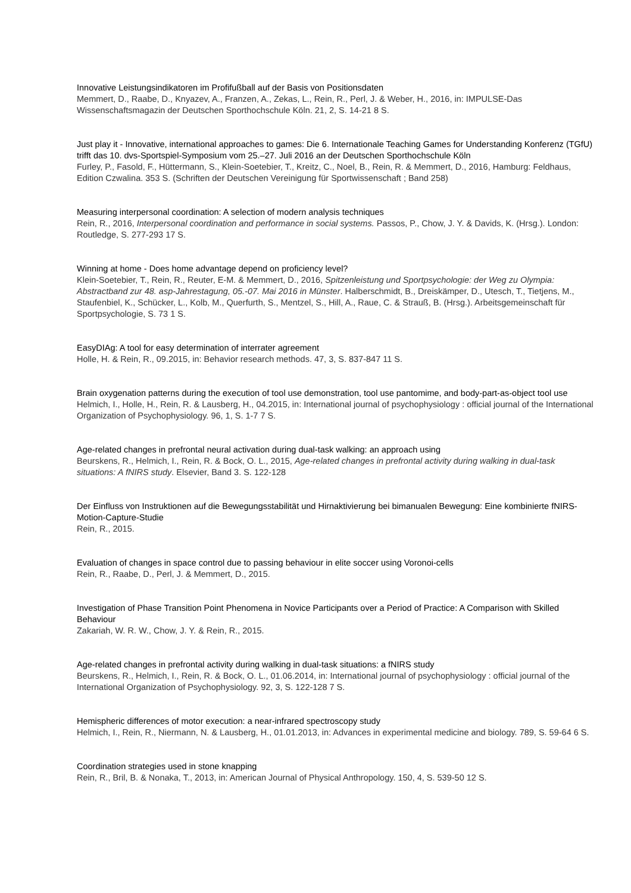Innovative Leistungsindikatoren im Profifußball auf der Basis von Positionsdaten
Memmert, D., Raabe, D., Knyazev, A., Franzen, A., Zekas, L., Rein, R., Perl, J. & Weber, H., 2016, in: IMPULSE-Das Wissenschaftsmagazin der Deutschen Sporthochschule Köln. 21, 2, S. 14-21 8 S.
Just play it - Innovative, international approaches to games: Die 6. Internationale Teaching Games for Understanding Konferenz (TGfU) trifft das 10. dvs-Sportspiel-Symposium vom 25.–27. Juli 2016 an der Deutschen Sporthochschule Köln
Furley, P., Fasold, F., Hüttermann, S., Klein-Soetebier, T., Kreitz, C., Noel, B., Rein, R. & Memmert, D., 2016, Hamburg: Feldhaus, Edition Czwalina. 353 S. (Schriften der Deutschen Vereinigung für Sportwissenschaft ; Band 258)
Measuring interpersonal coordination: A selection of modern analysis techniques
Rein, R., 2016, Interpersonal coordination and performance in social systems. Passos, P., Chow, J. Y. & Davids, K. (Hrsg.). London: Routledge, S. 277-293 17 S.
Winning at home - Does home advantage depend on proficiency level?
Klein-Soetebier, T., Rein, R., Reuter, E-M. & Memmert, D., 2016, Spitzenleistung und Sportpsychologie: der Weg zu Olympia: Abstractband zur 48. asp-Jahrestagung, 05.-07. Mai 2016 in Münster. Halberschmidt, B., Dreiskämper, D., Utesch, T., Tietjens, M., Staufenbiel, K., Schücker, L., Kolb, M., Querfurth, S., Mentzel, S., Hill, A., Raue, C. & Strauß, B. (Hrsg.). Arbeitsgemeinschaft für Sportpsychologie, S. 73 1 S.
EasyDIAg: A tool for easy determination of interrater agreement
Holle, H. & Rein, R., 09.2015, in: Behavior research methods. 47, 3, S. 837-847 11 S.
Brain oxygenation patterns during the execution of tool use demonstration, tool use pantomime, and body-part-as-object tool use
Helmich, I., Holle, H., Rein, R. & Lausberg, H., 04.2015, in: International journal of psychophysiology : official journal of the International Organization of Psychophysiology. 96, 1, S. 1-7 7 S.
Age-related changes in prefrontal neural activation during dual-task walking: an approach using
Beurskens, R., Helmich, I., Rein, R. & Bock, O. L., 2015, Age-related changes in prefrontal activity during walking in dual-task situations: A fNIRS study. Elsevier, Band 3. S. 122-128
Der Einfluss von Instruktionen auf die Bewegungsstabilität und Hirnaktivierung bei bimanualen Bewegung: Eine kombinierte fNIRS-Motion-Capture-Studie
Rein, R., 2015.
Evaluation of changes in space control due to passing behaviour in elite soccer using Voronoi-cells
Rein, R., Raabe, D., Perl, J. & Memmert, D., 2015.
Investigation of Phase Transition Point Phenomena in Novice Participants over a Period of Practice: A Comparison with Skilled Behaviour
Zakariah, W. R. W., Chow, J. Y. & Rein, R., 2015.
Age-related changes in prefrontal activity during walking in dual-task situations: a fNIRS study
Beurskens, R., Helmich, I., Rein, R. & Bock, O. L., 01.06.2014, in: International journal of psychophysiology : official journal of the International Organization of Psychophysiology. 92, 3, S. 122-128 7 S.
Hemispheric differences of motor execution: a near-infrared spectroscopy study
Helmich, I., Rein, R., Niermann, N. & Lausberg, H., 01.01.2013, in: Advances in experimental medicine and biology. 789, S. 59-64 6 S.
Coordination strategies used in stone knapping
Rein, R., Bril, B. & Nonaka, T., 2013, in: American Journal of Physical Anthropology. 150, 4, S. 539-50 12 S.